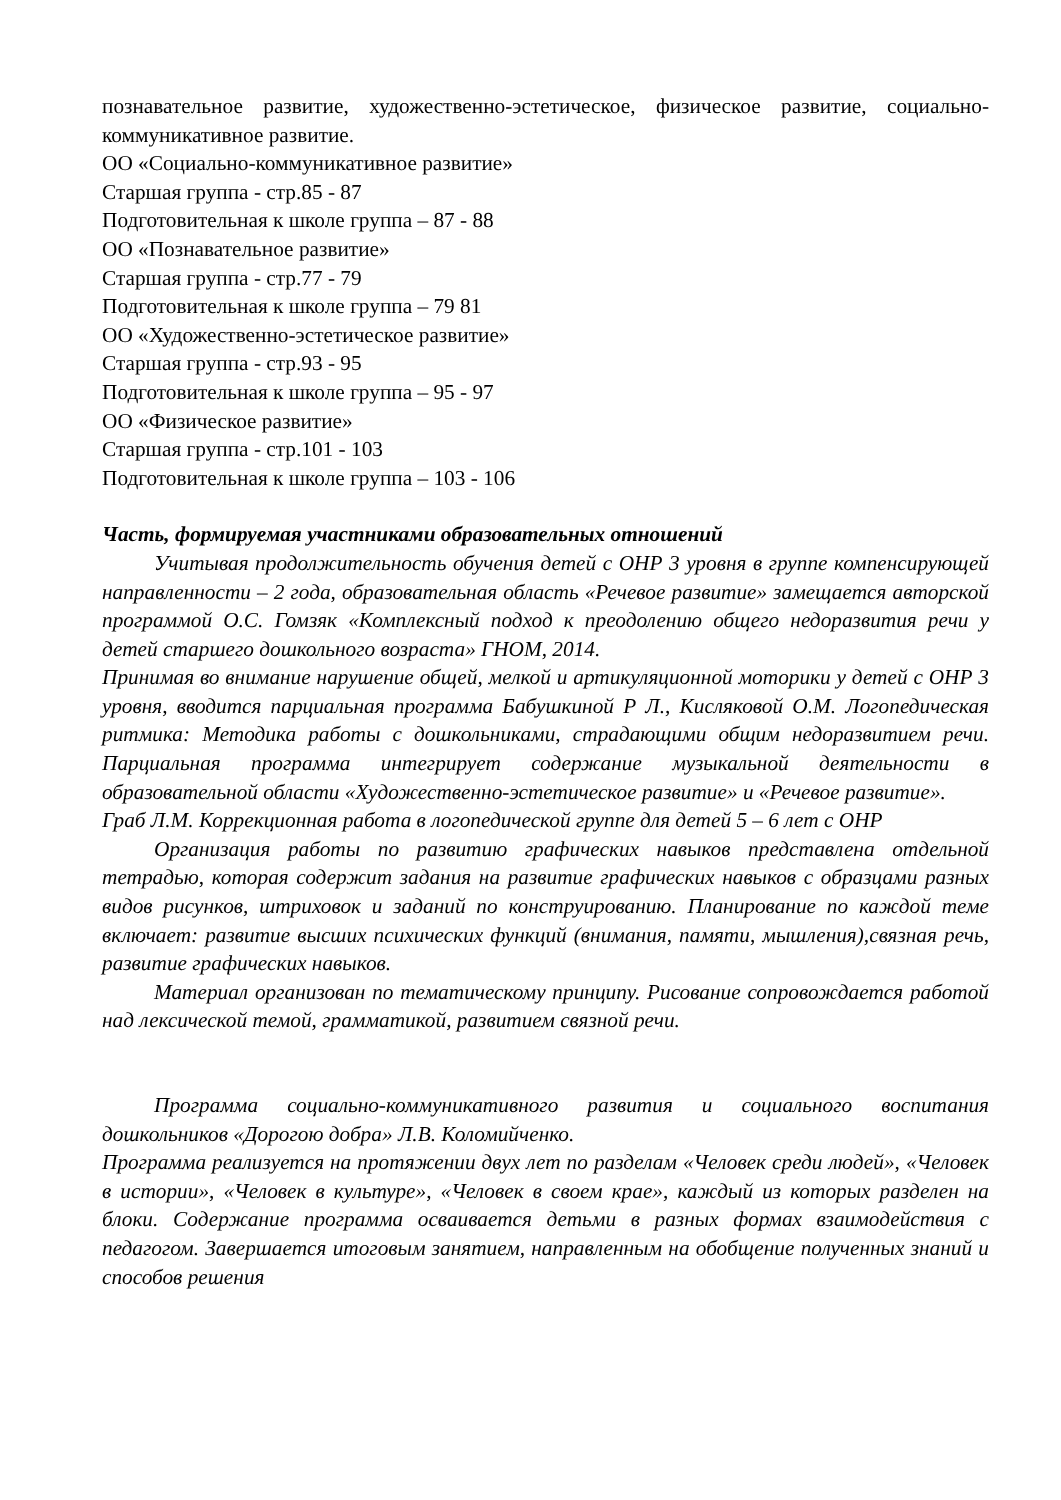познавательное развитие, художественно-эстетическое, физическое развитие, социально-коммуникативное развитие.
ОО «Социально-коммуникативное развитие»
Старшая группа - стр.85 - 87
Подготовительная к школе группа – 87 - 88
ОО «Познавательное развитие»
Старшая группа - стр.77 - 79
Подготовительная к школе группа – 79 81
ОО «Художественно-эстетическое развитие»
Старшая группа - стр.93 - 95
Подготовительная к школе группа – 95 - 97
ОО «Физическое развитие»
Старшая группа - стр.101 - 103
Подготовительная к школе группа – 103 - 106
Часть, формируемая участниками образовательных отношений
Учитывая продолжительность обучения детей с ОНР 3 уровня в группе компенсирующей направленности – 2 года, образовательная область «Речевое развитие» замещается авторской программой О.С. Гомзяк «Комплексный подход к преодолению общего недоразвития речи у детей старшего дошкольного возраста» ГНОМ, 2014.
Принимая во внимание нарушение общей, мелкой и артикуляционной моторики у детей с ОНР 3 уровня, вводится парциальная программа Бабушкиной Р Л., Кисляковой О.М. Логопедическая ритмика: Методика работы с дошкольниками, страдающими общим недоразвитием речи. Парциальная программа интегрирует содержание музыкальной деятельности в образовательной области «Художественно-эстетическое развитие» и «Речевое развитие».
Граб Л.М. Коррекционная работа в логопедической группе для детей 5 – 6 лет с ОНР
Организация работы по развитию графических навыков представлена отдельной тетрадью, которая содержит задания на развитие графических навыков с образцами разных видов рисунков, штриховок и заданий по конструированию. Планирование по каждой теме включает: развитие высших психических функций (внимания, памяти, мышления),связная речь, развитие графических навыков.
Материал организован по тематическому принципу. Рисование сопровождается работой над лексической темой, грамматикой, развитием связной речи.
Программа социально-коммуникативного развития и социального воспитания дошкольников «Дорогою добра» Л.В. Коломийченко.
Программа реализуется на протяжении двух лет по разделам «Человек среди людей», «Человек в истории», «Человек в культуре», «Человек в своем крае», каждый из которых разделен на блоки. Содержание программа осваивается детьми в разных формах взаимодействия с педагогом. Завершается итоговым занятием, направленным на обобщение полученных знаний и способов решения